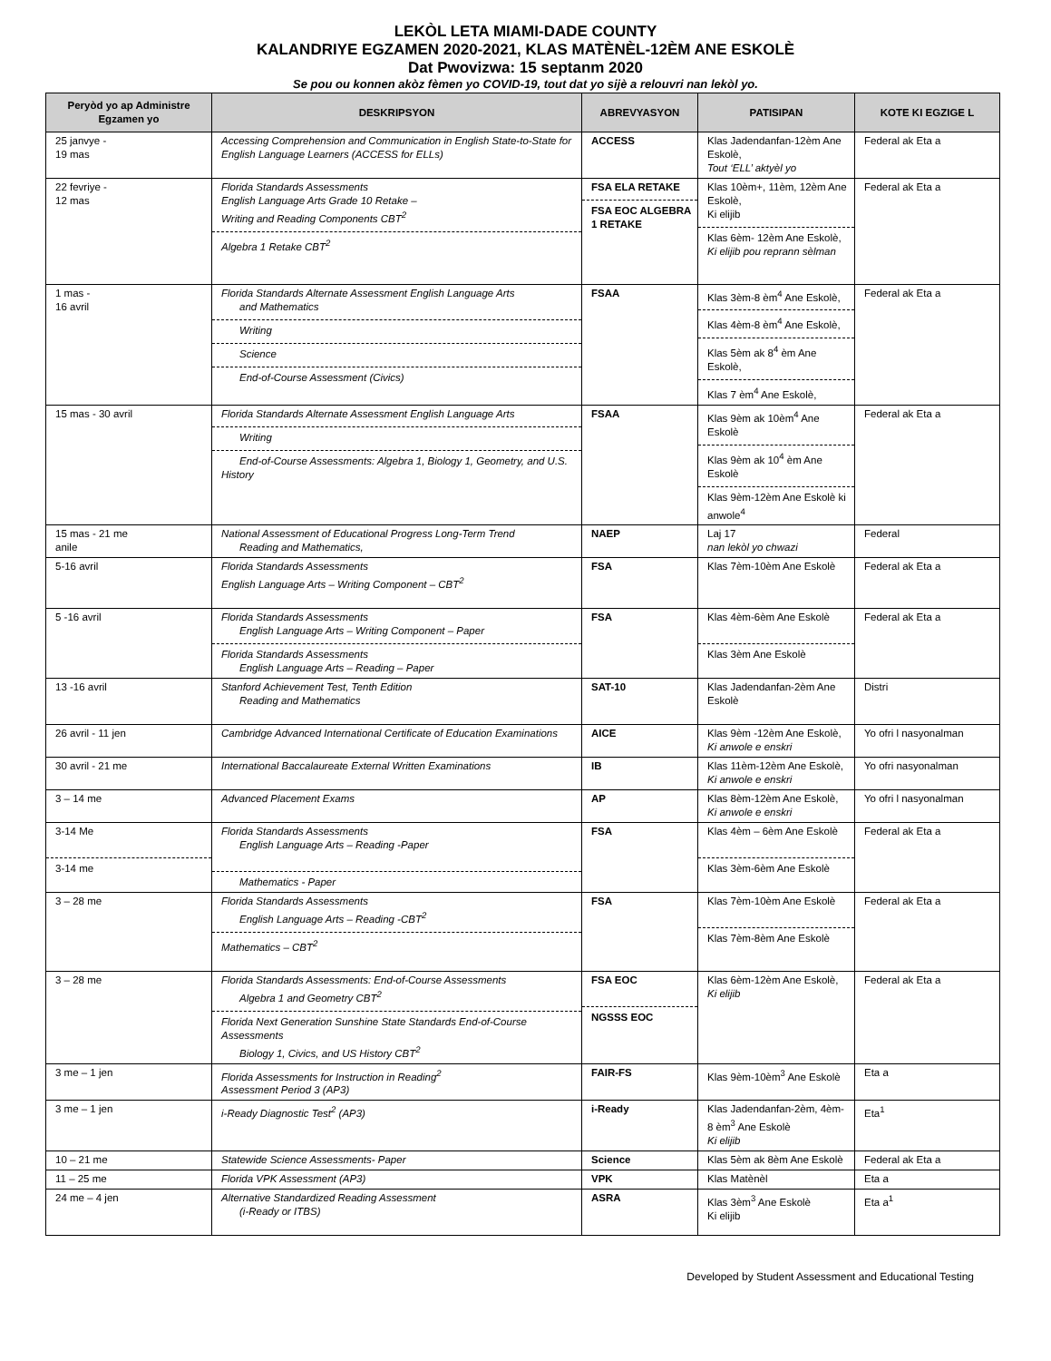LEKÒL LETA MIAMI-DADE COUNTY
KALANDRIYE EGZAMEN 2020-2021, KLAS MATÈNÈL-12ÈM ANE ESKOLÈ
Dat Pwovizwa: 15 septanm 2020
Se pou ou konnen akòz fèmen yo COVID-19, tout dat yo sijè a relouvri nan lekòl yo.
| Peryòd yo ap Administre Egzamen yo | DESKRIPSYON | ABREVYASYON | PATISIPAN | KOTE KI EGZIGE L |
| --- | --- | --- | --- | --- |
| 25 janvye - 19 mas | Accessing Comprehension and Communication in English State-to-State for English Language Learners (ACCESS for ELLs) | ACCESS | Klas Jadendanfan-12èm Ane Eskolè, Tout ‘ELL’ aktyèl yo | Federal ak Eta a |
| 22 fevriye - 12 mas | Florida Standards Assessments English Language Arts Grade 10 Retake – Writing and Reading Components CBT<sup>2</sup> Algebra 1 Retake CBT<sup>2</sup> | FSA ELA RETAKE FSA EOC ALGEBRA 1 RETAKE | Klas 10èm+, 11èm, 12èm Ane Eskolè, Ki elijib Klas 6èm- 12èm Ane Eskolè, Ki elijib pou reprann sèlman | Federal ak Eta a |
| 1 mas - 16 avril | Florida Standards Alternate Assessment English Language Arts and Mathematics Writing Science End-of-Course Assessment (Civics) | FSAA | Klas 3èm-8 èm<sup>4</sup> Ane Eskolè, Klas 4èm-8 èm<sup>4</sup> Ane Eskolè, Klas 5èm ak 8<sup>4</sup> èm Ane Eskolè, Klas 7 èm<sup>4</sup> Ane Eskolè, | Federal ak Eta a |
| 15 mas - 30 avril | Florida Standards Alternate Assessment English Language Arts Writing End-of-Course Assessments: Algebra 1, Biology 1, Geometry, and U.S. History | FSAA | Klas 9èm ak 10èm<sup>4</sup> Ane Eskolè Klas 9èm ak 10<sup>4</sup> èm Ane Eskolè Klas 9èm-12èm Ane Eskolè ki anwole<sup>4</sup> | Federal ak Eta a |
| 15 mas - 21 me anile | National Assessment of Educational Progress Long-Term Trend Reading and Mathematics, | NAEP | Laj 17 nan lekòl yo chwazi | Federal |
| 5-16 avril | Florida Standards Assessments English Language Arts – Writing Component – CBT<sup>2</sup> | FSA | Klas 7èm-10èm Ane Eskolè | Federal ak Eta a |
| 5 -16 avril | Florida Standards Assessments English Language Arts – Writing Component – Paper Florida Standards Assessments English Language Arts – Reading – Paper | FSA | Klas 4èm-6èm Ane Eskolè Klas 3èm Ane Eskolè | Federal ak Eta a |
| 13 -16 avril | Stanford Achievement Test, Tenth Edition Reading and Mathematics | SAT-10 | Klas Jadendanfan-2èm Ane Eskolè | Distri |
| 26 avril - 11 jen | Cambridge Advanced International Certificate of Education Examinations | AICE | Klas 9èm -12èm Ane Eskolè, Ki anwole e enskri | Yo ofri l nasyonalman |
| 30 avril - 21 me | International Baccalaureate External Written Examinations | IB | Klas 11èm-12èm Ane Eskolè, Ki anwole e enskri | Yo ofri nasyonalman |
| 3 – 14 me | Advanced Placement Exams | AP | Klas 8èm-12èm Ane Eskolè, Ki anwole e enskri | Yo ofri l nasyonalman |
| 3-14 Me 3-14 me | Florida Standards Assessments English Language Arts – Reading -Paper Mathematics - Paper | FSA | Klas 4èm – 6èm Ane Eskolè Klas 3èm-6èm Ane Eskolè | Federal ak Eta a |
| 3 – 28 me | Florida Standards Assessments English Language Arts – Reading -CBT<sup>2</sup> Mathematics – CBT<sup>2</sup> | FSA | Klas 7èm-10èm Ane Eskolè Klas 7èm-8èm Ane Eskolè | Federal ak Eta a |
| 3 – 28 me | Florida Standards Assessments: End-of-Course Assessments Algebra 1 and Geometry CBT<sup>2</sup> Florida Next Generation Sunshine State Standards End-of-Course Assessments Biology 1, Civics, and US History CBT<sup>2</sup> | FSA EOC NGSSS EOC | Klas 6èm-12èm Ane Eskolè, Ki elijib | Federal ak Eta a |
| 3 me – 1 jen | Florida Assessments for Instruction in Reading<sup>2</sup> Assessment Period 3 (AP3) | FAIR-FS | Klas 9èm-10èm<sup>3</sup> Ane Eskolè | Eta a |
| 3 me – 1 jen | i-Ready Diagnostic Test<sup>2</sup> (AP3) | i-Ready | Klas Jadendanfan-2èm, 4èm-8 èm<sup>3</sup> Ane Eskolè Ki elijib | Eta<sup>1</sup> |
| 10 – 21 me | Statewide Science Assessments- Paper | Science | Klas 5èm ak 8èm Ane Eskolè | Federal ak Eta a |
| 11 – 25 me | Florida VPK Assessment (AP3) | VPK | Klas Matènèl | Eta a |
| 24 me – 4 jen | Alternative Standardized Reading Assessment (i-Ready or ITBS) | ASRA | Klas 3èm<sup>3</sup> Ane Eskolè Ki elijib | Eta a<sup>1</sup> |
Developed by Student Assessment and Educational Testing